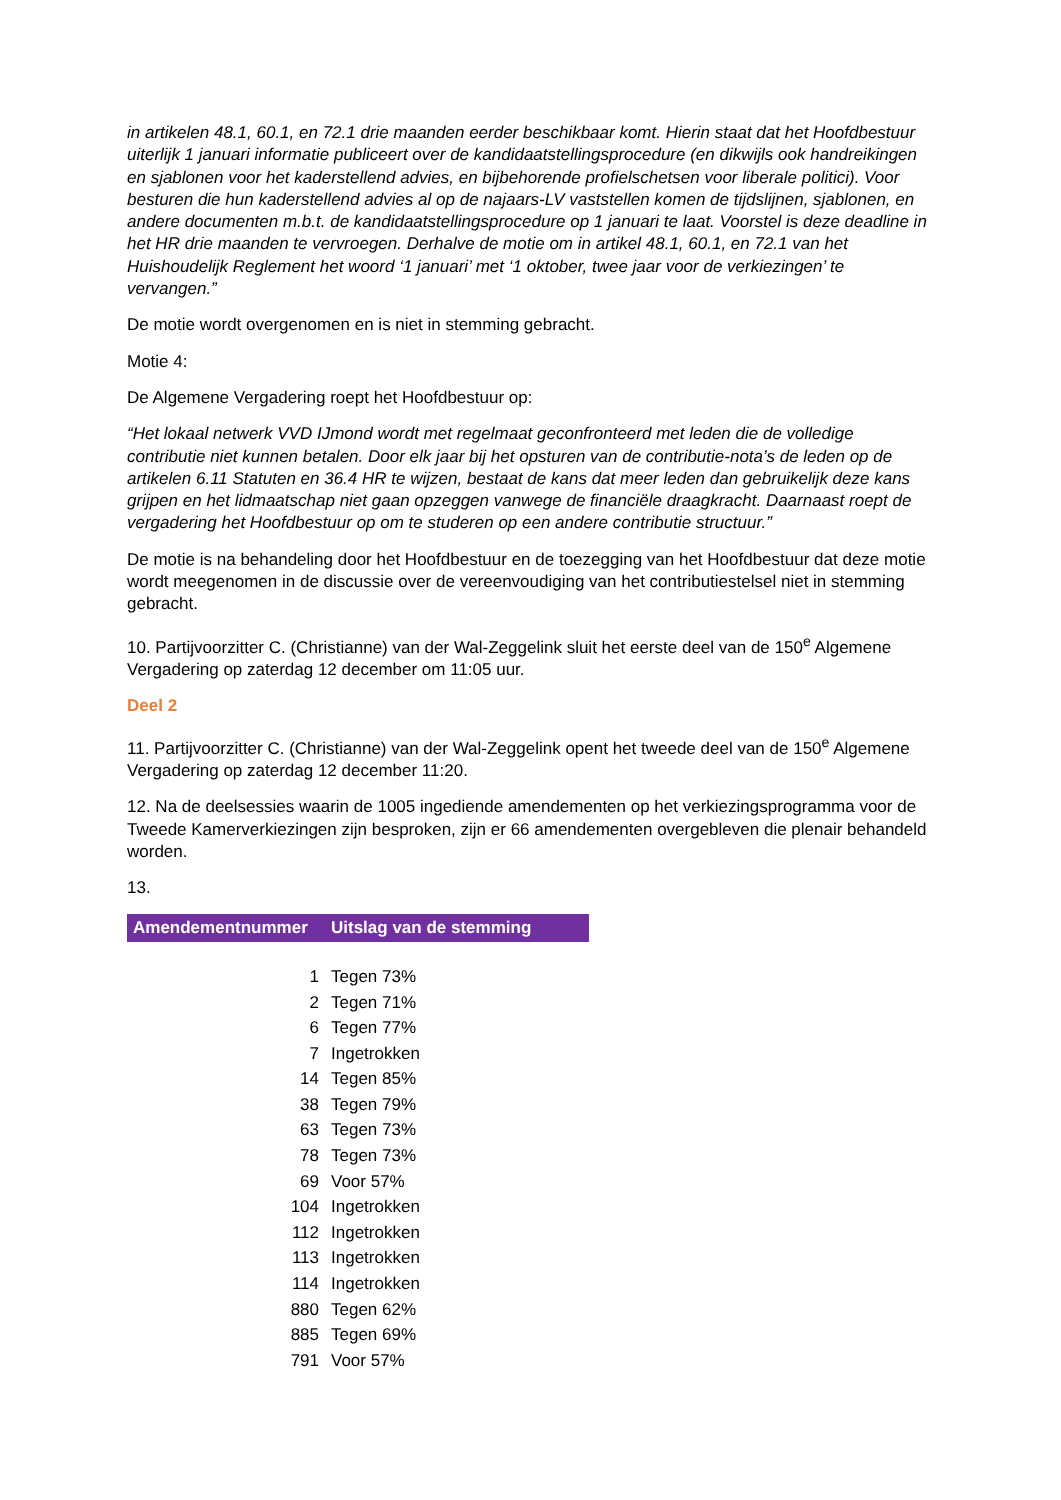in artikelen 48.1, 60.1, en 72.1 drie maanden eerder beschikbaar komt. Hierin staat dat het Hoofdbestuur uiterlijk 1 januari informatie publiceert over de kandidaatstellingsprocedure (en dikwijls ook handreikingen en sjablonen voor het kaderstellend advies, en bijbehorende profielschetsen voor liberale politici). Voor besturen die hun kaderstellend advies al op de najaars-LV vaststellen komen de tijdslijnen, sjablonen, en andere documenten m.b.t. de kandidaatstellingsprocedure op 1 januari te laat. Voorstel is deze deadline in het HR drie maanden te vervroegen. Derhalve de motie om in artikel 48.1, 60.1, en 72.1 van het Huishoudelijk Reglement het woord ‘1 januari’ met ‘1 oktober, twee jaar voor de verkiezingen’ te vervangen.”
De motie wordt overgenomen en is niet in stemming gebracht.
Motie 4:
De Algemene Vergadering roept het Hoofdbestuur op:
“Het lokaal netwerk VVD IJmond wordt met regelmaat geconfronteerd met leden die de volledige contributie niet kunnen betalen. Door elk jaar bij het opsturen van de contributie-nota’s de leden op de artikelen 6.11 Statuten en 36.4 HR te wijzen, bestaat de kans dat meer leden dan gebruikelijk deze kans grijpen en het lidmaatschap niet gaan opzeggen vanwege de financiële draagkracht. Daarnaast roept de vergadering het Hoofdbestuur op om te studeren op een andere contributie structuur.”
De motie is na behandeling door het Hoofdbestuur en de toezegging van het Hoofdbestuur dat deze motie wordt meegenomen in de discussie over de vereenvoudiging van het contributiestelsel niet in stemming gebracht.
10. Partijvoorzitter C. (Christianne) van der Wal-Zeggelink sluit het eerste deel van de 150<sup>e</sup> Algemene Vergadering op zaterdag 12 december om 11:05 uur.
Deel 2
11. Partijvoorzitter C. (Christianne) van der Wal-Zeggelink opent het tweede deel van de 150<sup>e</sup> Algemene Vergadering op zaterdag 12 december 11:20.
12. Na de deelsessies waarin de 1005 ingediende amendementen op het verkiezingsprogramma voor de Tweede Kamerverkiezingen zijn besproken, zijn er 66 amendementen overgebleven die plenair behandeld worden.
13.
| Amendementnummer | Uitslag van de stemming |
| --- | --- |
| 1 | Tegen 73% |
| 2 | Tegen 71% |
| 6 | Tegen 77% |
| 7 | Ingetrokken |
| 14 | Tegen 85% |
| 38 | Tegen 79% |
| 63 | Tegen 73% |
| 78 | Tegen 73% |
| 69 | Voor 57% |
| 104 | Ingetrokken |
| 112 | Ingetrokken |
| 113 | Ingetrokken |
| 114 | Ingetrokken |
| 880 | Tegen 62% |
| 885 | Tegen 69% |
| 791 | Voor 57% |